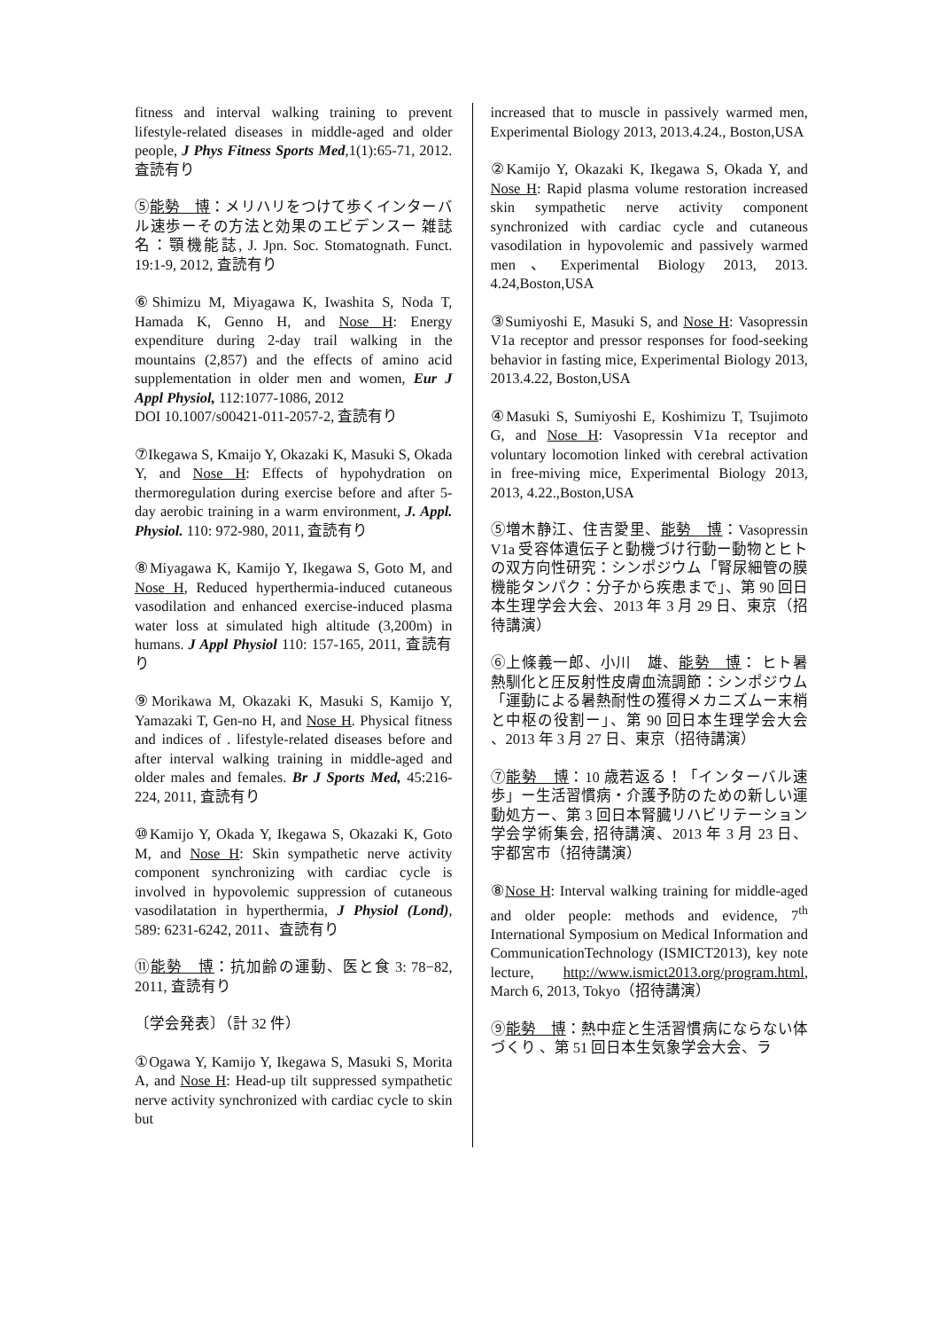fitness and interval walking training to prevent lifestyle-related diseases in middle-aged and older people, J Phys Fitness Sports Med,1(1):65-71, 2012. 査読有り
⑤能勢　博：メリハリをつけて歩くインターバル速歩ーその方法と効果のエビデンスー 雑誌名：顎機能誌, J. Jpn. Soc. Stomatognath. Funct. 19:1-9, 2012, 査読有り
⑥Shimizu M, Miyagawa K, Iwashita S, Noda T, Hamada K, Genno H, and Nose H: Energy expenditure during 2-day trail walking in the mountains (2,857) and the effects of amino acid supplementation in older men and women, Eur J Appl Physiol, 112:1077-1086, 2012
DOI 10.1007/s00421-011-2057-2, 査読有り
⑦Ikegawa S, Kmaijo Y, Okazaki K, Masuki S, Okada Y, and Nose H: Effects of hypohydration on thermoregulation during exercise before and after 5-day aerobic training in a warm environment, J. Appl. Physiol. 110: 972-980, 2011, 査読有り
⑧Miyagawa K, Kamijo Y, Ikegawa S, Goto M, and Nose H, Reduced hyperthermia-induced cutaneous vasodilation and enhanced exercise-induced plasma water loss at simulated high altitude (3,200m) in humans. J Appl Physiol 110: 157-165, 2011, 査読有り
⑨Morikawa M, Okazaki K, Masuki S, Kamijo Y, Yamazaki T, Gen-no H, and Nose H. Physical fitness and indices of . lifestyle-related diseases before and after interval walking training in middle-aged and older males and females. Br J Sports Med, 45:216-224, 2011, 査読有り
⑩Kamijo Y, Okada Y, Ikegawa S, Okazaki K, Goto M, and Nose H: Skin sympathetic nerve activity component synchronizing with cardiac cycle is involved in hypovolemic suppression of cutaneous vasodilatation in hyperthermia, J Physiol (Lond), 589: 6231-6242, 2011、査読有り
⑪能勢　博：抗加齢の運動、医と食 3: 78−82, 2011, 査読有り
〔学会発表〕（計 32 件）
①Ogawa Y, Kamijo Y, Ikegawa S, Masuki S, Morita A, and Nose H: Head-up tilt suppressed sympathetic nerve activity synchronized with cardiac cycle to skin but
increased that to muscle in passively warmed men, Experimental Biology 2013, 2013.4.24., Boston,USA
②Kamijo Y, Okazaki K, Ikegawa S, Okada Y, and Nose H: Rapid plasma volume restoration increased skin sympathetic nerve activity component synchronized with cardiac cycle and cutaneous vasodilation in hypovolemic and passively warmed men、Experimental Biology 2013, 2013. 4.24,Boston,USA
③Sumiyoshi E, Masuki S, and Nose H: Vasopressin V1a receptor and pressor responses for food-seeking behavior in fasting mice, Experimental Biology 2013, 2013.4.22, Boston,USA
④Masuki S, Sumiyoshi E, Koshimizu T, Tsujimoto G, and Nose H: Vasopressin V1a receptor and voluntary locomotion linked with cerebral activation in free-miving mice, Experimental Biology 2013, 2013, 4.22.,Boston,USA
⑤増木静江、住吉愛里、能勢　博：Vasopressin V1a 受容体遺伝子と動機づけ行動ー動物とヒトの双方向性研究：シンポジウム「腎尿細管の膜機能タンパク：分子から疾患まで」、第 90 回日本生理学会大会、2013 年 3 月 29 日、東京（招待講演）
⑥上條義一郎、小川　雄、能勢　博： ヒト暑熱馴化と圧反射性皮膚血流調節：シンポジウム「運動による暑熱耐性の獲得メカニズムー末梢と中枢の役割ー」、第 90 回日本生理学会大会 、2013 年 3 月 27 日、東京（招待講演）
⑦能勢　博：10 歳若返る！「インターバル速歩」ー生活習慣病・介護予防のための新しい運動処方ー、第 3 回日本腎臓リハビリテーション学会学術集会, 招待講演、2013 年 3 月 23 日、宇都宮市（招待講演）
⑧Nose H: Interval walking training for middle-aged and older people: methods and evidence, 7<sup>th</sup> International Symposium on Medical Information and CommunicationTechnology (ISMICT2013), key note lecture, http://www.ismict2013.org/program.html, March 6, 2013, Tokyo（招待講演）
⑨能勢　博：熱中症と生活習慣病にならない体づくり 、第 51 回日本生気象学会大会、ラ